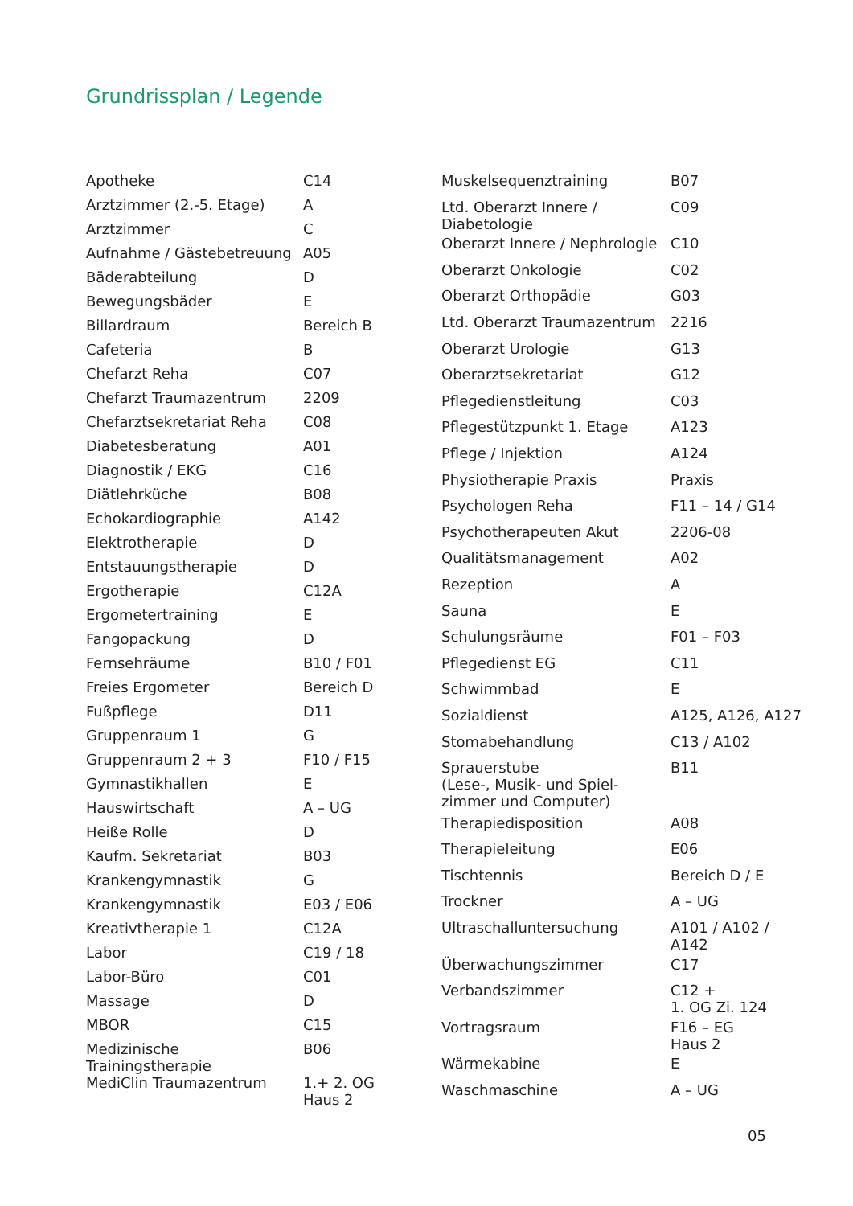Grundrissplan / Legende
| Apotheke | C14 |
| Arztzimmer (2.-5. Etage) | A |
| Arztzimmer | C |
| Aufnahme / Gästebetreuung | A05 |
| Bäderabteilung | D |
| Bewegungsbäder | E |
| Billardraum | Bereich B |
| Cafeteria | B |
| Chefarzt Reha | C07 |
| Chefarzt Traumazentrum | 2209 |
| Chefarztsekretariat Reha | C08 |
| Diabetesberatung | A01 |
| Diagnostik / EKG | C16 |
| Diätlehrküche | B08 |
| Echokardiographie | A142 |
| Elektrotherapie | D |
| Entstauungstherapie | D |
| Ergotherapie | C12A |
| Ergometertraining | E |
| Fangopackung | D |
| Fernsehräume | B10 / F01 |
| Freies Ergometer | Bereich D |
| Fußpflege | D11 |
| Gruppenraum 1 | G |
| Gruppenraum 2 + 3 | F10 / F15 |
| Gymnastikhallen | E |
| Hauswirtschaft | A – UG |
| Heiße Rolle | D |
| Kaufm. Sekretariat | B03 |
| Krankengymnastik | G |
| Krankengymnastik | E03 / E06 |
| Kreativtherapie 1 | C12A |
| Labor | C19 / 18 |
| Labor-Büro | C01 |
| Massage | D |
| MBOR | C15 |
| Medizinische Trainingstherapie | B06 |
| MediClin Traumazentrum | 1.+ 2. OG Haus 2 |
| Muskelsequenztraining | B07 |
| Ltd. Oberarzt Innere / Diabetologie | C09 |
| Oberarzt Innere / Nephrologie | C10 |
| Oberarzt Onkologie | C02 |
| Oberarzt Orthopädie | G03 |
| Ltd. Oberarzt Traumazentrum | 2216 |
| Oberarzt Urologie | G13 |
| Oberarztsekretariat | G12 |
| Pflegedienstleitung | C03 |
| Pflegestützpunkt 1. Etage | A123 |
| Pflege / Injektion | A124 |
| Physiotherapie Praxis | Praxis |
| Psychologen Reha | F11 – 14 / G14 |
| Psychotherapeuten Akut | 2206-08 |
| Qualitätsmanagement | A02 |
| Rezeption | A |
| Sauna | E |
| Schulungsräume | F01 – F03 |
| Pflegedienst EG | C11 |
| Schwimmbad | E |
| Sozialdienst | A125, A126, A127 |
| Stomabehandlung | C13 / A102 |
| Sprauerstube (Lese-, Musik- und Spiel- zimmer und Computer) | B11 |
| Therapiedisposition | A08 |
| Therapieleitung | E06 |
| Tischtennis | Bereich D / E |
| Trockner | A – UG |
| Ultraschalluntersuchung | A101 / A102 / A142 |
| Überwachungszimmer | C17 |
| Verbandszimmer | C12 + 1. OG Zi. 124 |
| Vortragsraum | F16 – EG Haus 2 |
| Wärmekabine | E |
| Waschmaschine | A – UG |
05